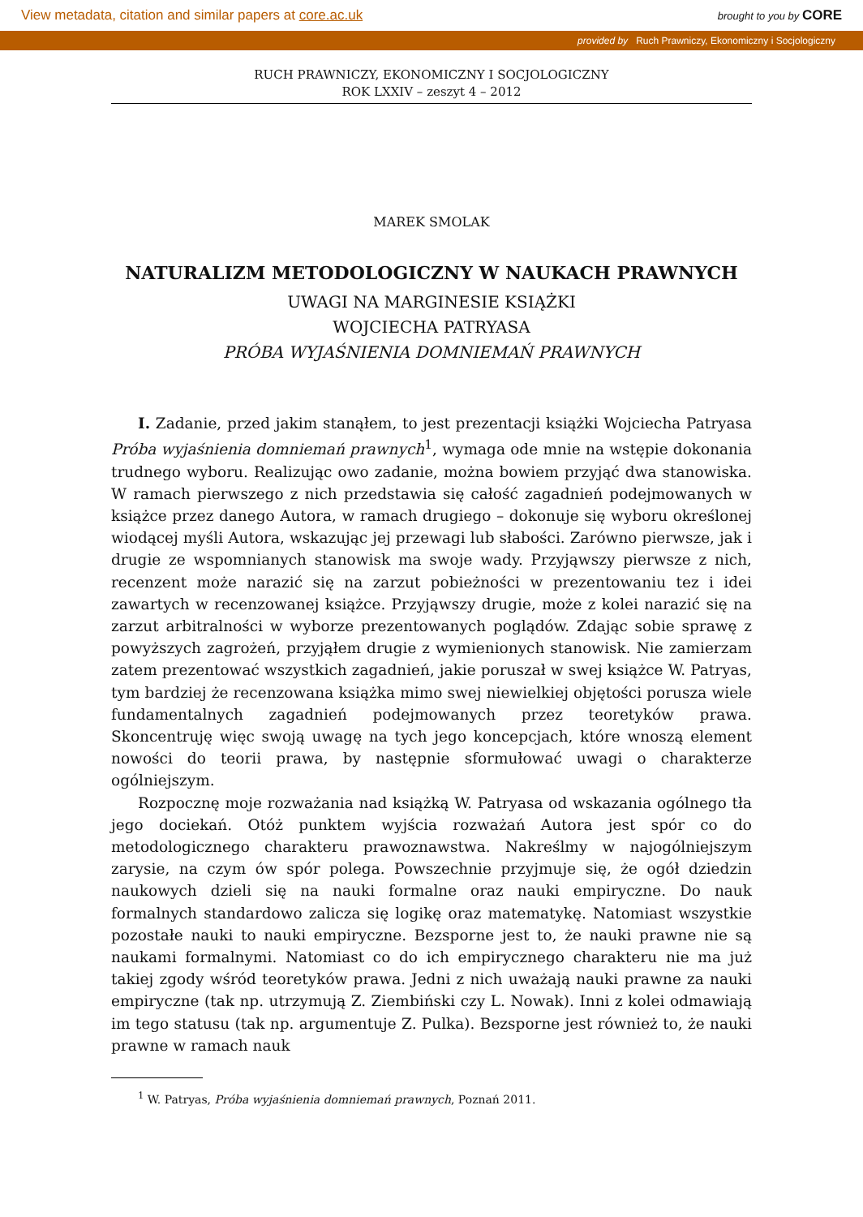View metadata, citation and similar papers at core.ac.uk brought to you by CORE
provided by Ruch Prawniczy, Ekonomiczny i Socjologiczny
RUCH PRAWNICZY, EKONOMICZNY I SOCJOLOGICZNY
ROK LXXIV – zeszyt 4 – 2012
MAREK SMOLAK
NATURALIZM METODOLOGICZNY W NAUKACH PRAWNYCH
UWAGI NA MARGINESIE KSIĄŻKI
WOJCIECHA PATRYASA
PRÓBA WYJAŚNIENIA DOMNIEMAŃ PRAWNYCH
I. Zadanie, przed jakim stanąłem, to jest prezentacji książki Wojciecha Patryasa Próba wyjaśnienia domniemań prawnych<sup>1</sup>, wymaga ode mnie na wstępie dokonania trudnego wyboru. Realizując owo zadanie, można bowiem przyjąć dwa stanowiska. W ramach pierwszego z nich przedstawia się całość zagadnień podejmowanych w książce przez danego Autora, w ramach drugiego – dokonuje się wyboru określonej wiodącej myśli Autora, wskazując jej przewagi lub słabości. Zarówno pierwsze, jak i drugie ze wspomnianych stanowisk ma swoje wady. Przyjąwszy pierwsze z nich, recenzent może narazić się na zarzut pobieżności w prezentowaniu tez i idei zawartych w recenzowanej książce. Przyjąwszy drugie, może z kolei narazić się na zarzut arbitralności w wyborze prezentowanych poglądów. Zdając sobie sprawę z powyższych zagrożeń, przyjąłem drugie z wymienionych stanowisk. Nie zamierzam zatem prezentować wszystkich zagadnień, jakie poruszał w swej książce W. Patryas, tym bardziej że recenzowana książka mimo swej niewielkiej objętości porusza wiele fundamentalnych zagadnień podejmowanych przez teoretyków prawa. Skoncentruję więc swoją uwagę na tych jego koncepcjach, które wnoszą element nowości do teorii prawa, by następnie sformułować uwagi o charakterze ogólniejszym.
Rozpocznę moje rozważania nad książką W. Patryasa od wskazania ogólnego tła jego dociekań. Otóż punktem wyjścia rozważań Autora jest spór co do metodologicznego charakteru prawoznawstwa. Nakreślmy w najogólniejszym zarysie, na czym ów spór polega. Powszechnie przyjmuje się, że ogół dziedzin naukowych dzieli się na nauki formalne oraz nauki empiryczne. Do nauk formalnych standardowo zalicza się logikę oraz matematykę. Natomiast wszystkie pozostałe nauki to nauki empiryczne. Bezsporne jest to, że nauki prawne nie są naukami formalnymi. Natomiast co do ich empirycznego charakteru nie ma już takiej zgody wśród teoretyków prawa. Jedni z nich uważają nauki prawne za nauki empiryczne (tak np. utrzymują Z. Ziembiński czy L. Nowak). Inni z kolei odmawiają im tego statusu (tak np. argumentuje Z. Pulka). Bezsporne jest również to, że nauki prawne w ramach nauk
<sup>1</sup> W. Patryas, Próba wyjaśnienia domniemań prawnych, Poznań 2011.